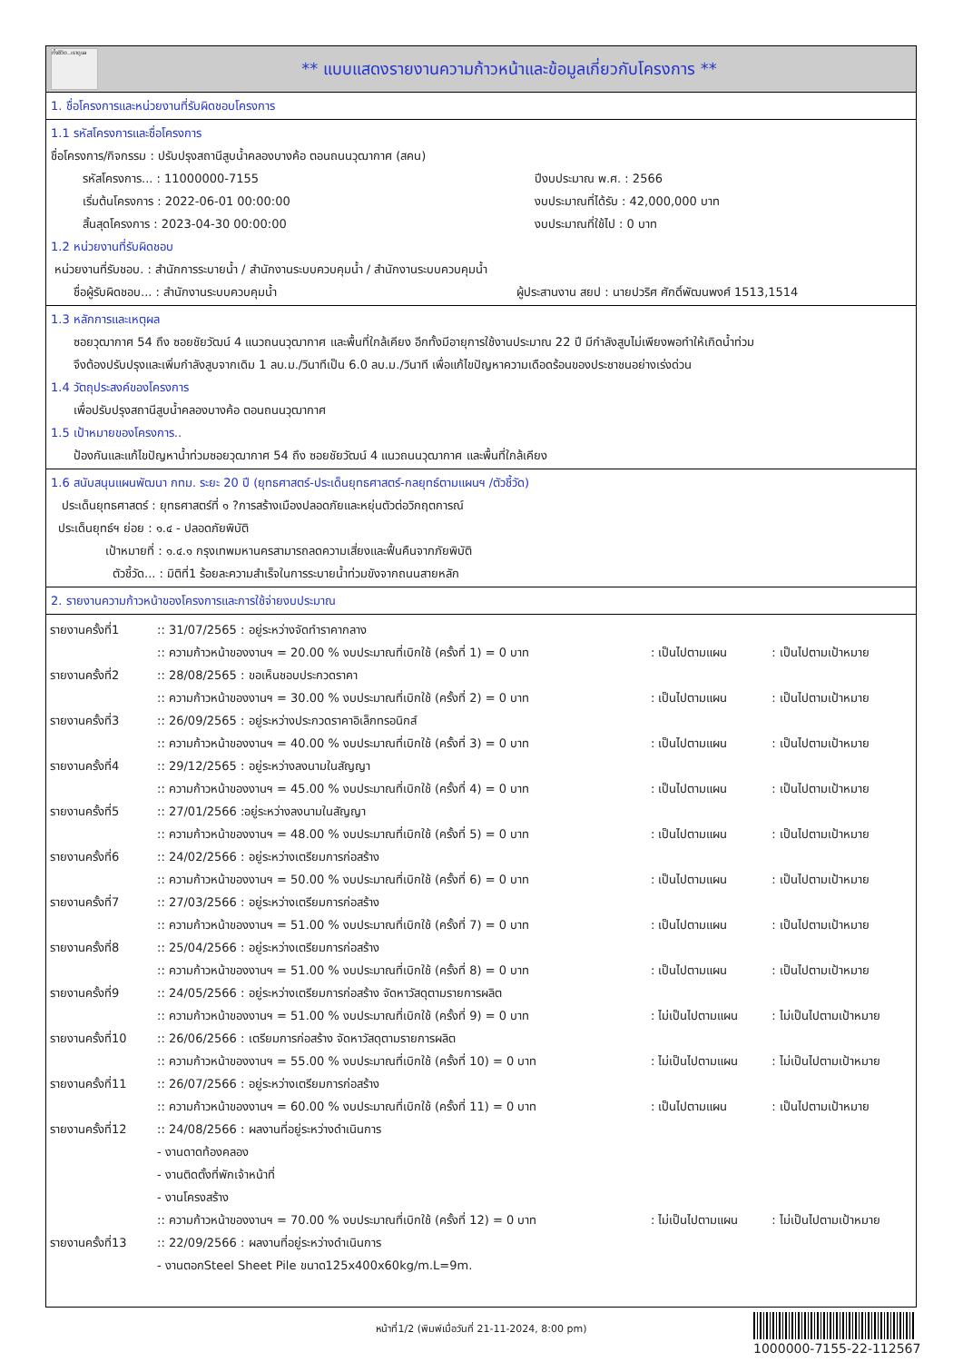ทั้งชีวิต..เราดูแล
** แบบแสดงรายงานความก้าวหน้าและข้อมูลเกี่ยวกับโครงการ **
1. ชื่อโครงการและหน่วยงานที่รับผิดชอบโครงการ
1.1 รหัสโครงการและชื่อโครงการ
ชื่อโครงการ/กิจกรรม : ปรับปรุงสถานีสูบน้ำคลองบางค้อ ตอนถนนวุฒากาศ (สคน)
| รหัสโครงการ... : 11000000-7155 | ปีงบประมาณ พ.ศ. : 2566 |
| เริ่มต้นโครงการ : 2022-06-01 00:00:00 | งบประมาณที่ได้รับ : 42,000,000 บาท |
| สิ้นสุดโครงการ : 2023-04-30 00:00:00 | งบประมาณที่ใช้ไป : 0 บาท |
1.2 หน่วยงานที่รับผิดชอบ
หน่วยงานที่รับชอบ. : สำนักการระบายน้ำ / สำนักงานระบบควบคุมน้ำ / สำนักงานระบบควบคุมน้ำ
| ชื่อผู้รับผิดชอบ... : สำนักงานระบบควบคุมน้ำ | ผู้ประสานงาน สยป : นายปวริศ ศักดิ์พัฒนพงศ์ 1513,1514 |
1.3 หลักการและเหตุผล
ซอยวุฒากาศ 54 ถึง ซอยชัยวัฒน์ 4 แนวถนนวุฒากาศ และพื้นที่ใกล้เคียง อีกทั้งมีอายุการใช้งานประมาณ 22 ปี มีกำลังสูบไม่เพียงพอทำให้เกิดน้ำท่วม
จึงต้องปรับปรุงและเพิ่มกำลังสูบจากเดิม 1 ลบ.ม./วินาทีเป็น 6.0 ลบ.ม./วินาที เพื่อแก้ไขปัญหาความเดือดร้อนของประชาชนอย่างเร่งด่วน
1.4 วัตถุประสงค์ของโครงการ
เพื่อปรับปรุงสถานีสูบน้ำคลองบางค้อ ตอนถนนวุฒากาศ
1.5 เป้าหมายของโครงการ..
ป้องกันและแก้ไขปัญหาน้ำท่วมซอยวุฒากาศ 54 ถึง ซอยชัยวัฒน์ 4 แนวถนนวุฒากาศ และพื้นที่ใกล้เคียง
1.6 สนับสนุนแผนพัฒนา กทม. ระยะ 20 ปี (ยุทธศาสตร์-ประเด็นยุทธศาสตร์-กลยุทธ์ตามแผนฯ /ตัวชี้วัด)
ประเด็นยุทธศาสตร์ : ยุทธศาสตร์ที่ ๑ ?การสร้างเมืองปลอดภัยและหยุ่นตัวต่อวิกฤตการณ์
ประเด็นยุทธ์ฯ ย่อย : ๑.๔ - ปลอดภัยพิบัติ
เป้าหมายที่ : ๑.๔.๑ กรุงเทพมหานครสามารถลดความเสี่ยงและฟื้นคืนจากภัยพิบัติ
ตัวชี้วัด... : มิติที่1 ร้อยละความสำเร็จในการระบายน้ำท่วมขังจากถนนสายหลัก
2. รายงานความก้าวหน้าของโครงการและการใช้จ่ายงบประมาณ
| รายงานครั้งที่1 | :: 31/07/2565 : อยู่ระหว่างจัดทำราคากลาง | | |
| | :: ความก้าวหน้าของงานฯ = 20.00 % งบประมาณที่เบิกใช้ (ครั้งที่ 1) = 0 บาท | : เป็นไปตามแผน | : เป็นไปตามเป้าหมาย |
| รายงานครั้งที่2 | :: 28/08/2565 : ขอเห็นชอบประกวดราคา | | |
| | :: ความก้าวหน้าของงานฯ = 30.00 % งบประมาณที่เบิกใช้ (ครั้งที่ 2) = 0 บาท | : เป็นไปตามแผน | : เป็นไปตามเป้าหมาย |
| รายงานครั้งที่3 | :: 26/09/2565 : อยู่ระหว่างประกวดราคาอิเล็กทรอนิกส์ | | |
| | :: ความก้าวหน้าของงานฯ = 40.00 % งบประมาณที่เบิกใช้ (ครั้งที่ 3) = 0 บาท | : เป็นไปตามแผน | : เป็นไปตามเป้าหมาย |
| รายงานครั้งที่4 | :: 29/12/2565 : อยู่ระหว่างลงนามในสัญญา | | |
| | :: ความก้าวหน้าของงานฯ = 45.00 % งบประมาณที่เบิกใช้ (ครั้งที่ 4) = 0 บาท | : เป็นไปตามแผน | : เป็นไปตามเป้าหมาย |
| รายงานครั้งที่5 | :: 27/01/2566 :อยู่ระหว่างลงนามในสัญญา | | |
| | :: ความก้าวหน้าของงานฯ = 48.00 % งบประมาณที่เบิกใช้ (ครั้งที่ 5) = 0 บาท | : เป็นไปตามแผน | : เป็นไปตามเป้าหมาย |
| รายงานครั้งที่6 | :: 24/02/2566 : อยู่ระหว่างเตรียมการก่อสร้าง | | |
| | :: ความก้าวหน้าของงานฯ = 50.00 % งบประมาณที่เบิกใช้ (ครั้งที่ 6) = 0 บาท | : เป็นไปตามแผน | : เป็นไปตามเป้าหมาย |
| รายงานครั้งที่7 | :: 27/03/2566 : อยู่ระหว่างเตรียมการก่อสร้าง | | |
| | :: ความก้าวหน้าของงานฯ = 51.00 % งบประมาณที่เบิกใช้ (ครั้งที่ 7) = 0 บาท | : เป็นไปตามแผน | : เป็นไปตามเป้าหมาย |
| รายงานครั้งที่8 | :: 25/04/2566 : อยู่ระหว่างเตรียมการก่อสร้าง | | |
| | :: ความก้าวหน้าของงานฯ = 51.00 % งบประมาณที่เบิกใช้ (ครั้งที่ 8) = 0 บาท | : เป็นไปตามแผน | : เป็นไปตามเป้าหมาย |
| รายงานครั้งที่9 | :: 24/05/2566 : อยู่ระหว่างเตรียมการก่อสร้าง จัดหาวัสดุตามรายการผลิต | | |
| | :: ความก้าวหน้าของงานฯ = 51.00 % งบประมาณที่เบิกใช้ (ครั้งที่ 9) = 0 บาท | : ไม่เป็นไปตามแผน | : ไม่เป็นไปตามเป้าหมาย |
| รายงานครั้งที่10 | :: 26/06/2566 : เตรียมการก่อสร้าง จัดหาวัสดุตามรายการผลิต | | |
| | :: ความก้าวหน้าของงานฯ = 55.00 % งบประมาณที่เบิกใช้ (ครั้งที่ 10) = 0 บาท | : ไม่เป็นไปตามแผน | : ไม่เป็นไปตามเป้าหมาย |
| รายงานครั้งที่11 | :: 26/07/2566 : อยู่ระหว่างเตรียมการก่อสร้าง | | |
| | :: ความก้าวหน้าของงานฯ = 60.00 % งบประมาณที่เบิกใช้ (ครั้งที่ 11) = 0 บาท | : เป็นไปตามแผน | : เป็นไปตามเป้าหมาย |
| รายงานครั้งที่12 | :: 24/08/2566 : ผลงานที่อยู่ระหว่างดำเนินการ | | |
| | - งานดาดท้องคลอง | | |
| | - งานติดตั้งที่พักเจ้าหน้าที่ | | |
| | - งานโครงสร้าง | | |
| | :: ความก้าวหน้าของงานฯ = 70.00 % งบประมาณที่เบิกใช้ (ครั้งที่ 12) = 0 บาท | : ไม่เป็นไปตามแผน | : ไม่เป็นไปตามเป้าหมาย |
| รายงานครั้งที่13 | :: 22/09/2566 : ผลงานที่อยู่ระหว่างดำเนินการ | | |
| | - งานตอกSteel Sheet Pile ขนาด125x400x60kg/m.L=9m. | | |
หน้าที่1/2 (พิมพ์เมื่อวันที่ 21-11-2024, 8:00 pm)
1000000-7155-22-112567